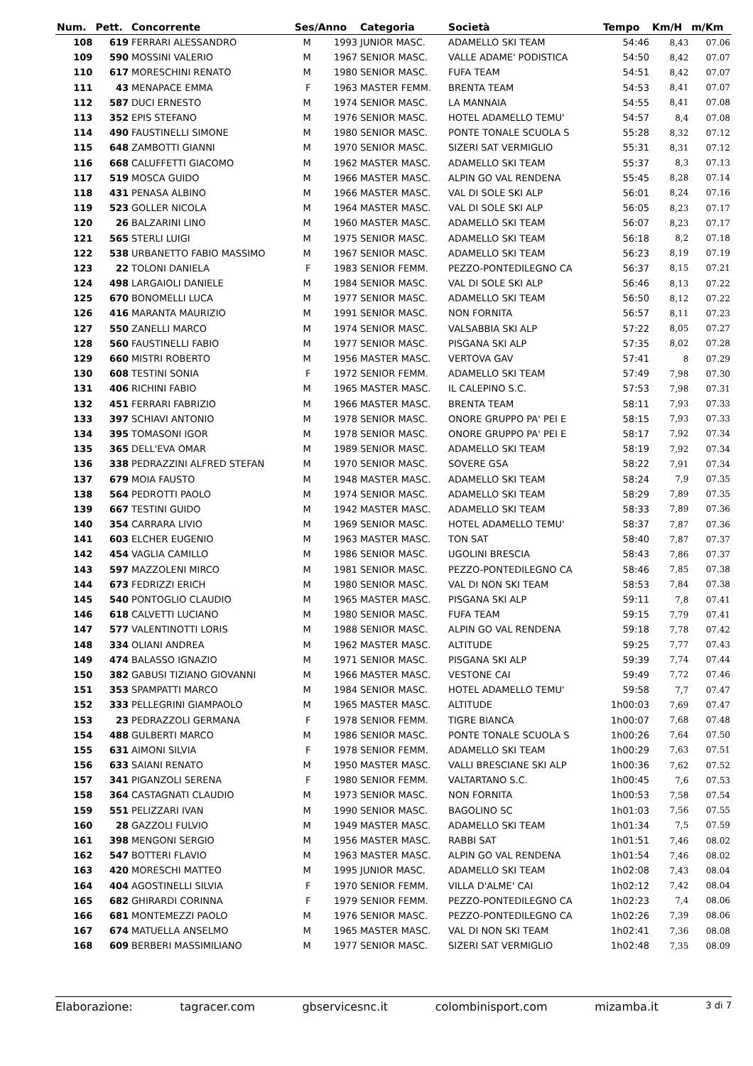| Num. | Pett. | Concorrente | Ses/Anno | | Categoria | Società | | Tempo | Km/H | m/Km |
| --- | --- | --- | --- | --- | --- | --- | --- | --- | --- | --- |
| 108 | 619 | FERRARI ALESSANDRO | M | 1993 | JUNIOR MASC. | ADAMELLO SKI TEAM | | 54:46 | 8,43 | 07.06 |
| 109 | 590 | MOSSINI VALERIO | M | 1967 | SENIOR MASC. | VALLE ADAME' PODISTICA | | 54:50 | 8,42 | 07.07 |
| 110 | 617 | MORESCHINI RENATO | M | 1980 | SENIOR MASC. | FUFA TEAM | | 54:51 | 8,42 | 07.07 |
| 111 | 43 | MENAPACE EMMA | F | 1963 | MASTER FEMM. | BRENTA TEAM | | 54:53 | 8,41 | 07.07 |
| 112 | 587 | DUCI ERNESTO | M | 1974 | SENIOR MASC. | LA MANNAIA | | 54:55 | 8,41 | 07.08 |
| 113 | 352 | EPIS STEFANO | M | 1976 | SENIOR MASC. | HOTEL ADAMELLO TEMU' | | 54:57 | 8,4 | 07.08 |
| 114 | 490 | FAUSTINELLI SIMONE | M | 1980 | SENIOR MASC. | PONTE TONALE SCUOLA S | | 55:28 | 8,32 | 07.12 |
| 115 | 648 | ZAMBOTTI GIANNI | M | 1970 | SENIOR MASC. | SIZERI SAT VERMIGLIO | | 55:31 | 8,31 | 07.12 |
| 116 | 668 | CALUFFETTI GIACOMO | M | 1962 | MASTER MASC. | ADAMELLO SKI TEAM | | 55:37 | 8,3 | 07.13 |
| 117 | 519 | MOSCA GUIDO | M | 1966 | MASTER MASC. | ALPIN GO VAL RENDENA | | 55:45 | 8,28 | 07.14 |
| 118 | 431 | PENASA ALBINO | M | 1966 | MASTER MASC. | VAL DI SOLE SKI ALP | | 56:01 | 8,24 | 07.16 |
| 119 | 523 | GOLLER NICOLA | M | 1964 | MASTER MASC. | VAL DI SOLE SKI ALP | | 56:05 | 8,23 | 07.17 |
| 120 | 26 | BALZARINI LINO | M | 1960 | MASTER MASC. | ADAMELLO SKI TEAM | | 56:07 | 8,23 | 07.17 |
| 121 | 565 | STERLI LUIGI | M | 1975 | SENIOR MASC. | ADAMELLO SKI TEAM | | 56:18 | 8,2 | 07.18 |
| 122 | 538 | URBANETTO FABIO MASSIMO | M | 1967 | SENIOR MASC. | ADAMELLO SKI TEAM | | 56:23 | 8,19 | 07.19 |
| 123 | 22 | TOLONI DANIELA | F | 1983 | SENIOR FEMM. | PEZZO-PONTEDILEGNO CA | | 56:37 | 8,15 | 07.21 |
| 124 | 498 | LARGAIOLI DANIELE | M | 1984 | SENIOR MASC. | VAL DI SOLE SKI ALP | | 56:46 | 8,13 | 07.22 |
| 125 | 670 | BONOMELLI LUCA | M | 1977 | SENIOR MASC. | ADAMELLO SKI TEAM | | 56:50 | 8,12 | 07.22 |
| 126 | 416 | MARANTA MAURIZIO | M | 1991 | SENIOR MASC. | NON FORNITA | | 56:57 | 8,11 | 07.23 |
| 127 | 550 | ZANELLI MARCO | M | 1974 | SENIOR MASC. | VALSABBIA SKI ALP | | 57:22 | 8,05 | 07.27 |
| 128 | 560 | FAUSTINELLI FABIO | M | 1977 | SENIOR MASC. | PISGANA SKI ALP | | 57:35 | 8,02 | 07.28 |
| 129 | 660 | MISTRI ROBERTO | M | 1956 | MASTER MASC. | VERTOVA GAV | | 57:41 | 8 | 07.29 |
| 130 | 608 | TESTINI SONIA | F | 1972 | SENIOR FEMM. | ADAMELLO SKI TEAM | | 57:49 | 7,98 | 07.30 |
| 131 | 406 | RICHINI FABIO | M | 1965 | MASTER MASC. | IL CALEPINO S.C. | | 57:53 | 7,98 | 07.31 |
| 132 | 451 | FERRARI FABRIZIO | M | 1966 | MASTER MASC. | BRENTA TEAM | | 58:11 | 7,93 | 07.33 |
| 133 | 397 | SCHIAVI ANTONIO | M | 1978 | SENIOR MASC. | ONORE GRUPPO PA' PEI E | | 58:15 | 7,93 | 07.33 |
| 134 | 395 | TOMASONI IGOR | M | 1978 | SENIOR MASC. | ONORE GRUPPO PA' PEI E | | 58:17 | 7,92 | 07.34 |
| 135 | 365 | DELL'EVA OMAR | M | 1989 | SENIOR MASC. | ADAMELLO SKI TEAM | | 58:19 | 7,92 | 07.34 |
| 136 | 338 | PEDRAZZINI ALFRED STEFAN | M | 1970 | SENIOR MASC. | SOVERE GSA | | 58:22 | 7,91 | 07.34 |
| 137 | 679 | MOIA FAUSTO | M | 1948 | MASTER MASC. | ADAMELLO SKI TEAM | | 58:24 | 7,9 | 07.35 |
| 138 | 564 | PEDROTTI PAOLO | M | 1974 | SENIOR MASC. | ADAMELLO SKI TEAM | | 58:29 | 7,89 | 07.35 |
| 139 | 667 | TESTINI GUIDO | M | 1942 | MASTER MASC. | ADAMELLO SKI TEAM | | 58:33 | 7,89 | 07.36 |
| 140 | 354 | CARRARA LIVIO | M | 1969 | SENIOR MASC. | HOTEL ADAMELLO TEMU' | | 58:37 | 7,87 | 07.36 |
| 141 | 603 | ELCHER EUGENIO | M | 1963 | MASTER MASC. | TON SAT | | 58:40 | 7,87 | 07.37 |
| 142 | 454 | VAGLIA CAMILLO | M | 1986 | SENIOR MASC. | UGOLINI BRESCIA | | 58:43 | 7,86 | 07.37 |
| 143 | 597 | MAZZOLENI MIRCO | M | 1981 | SENIOR MASC. | PEZZO-PONTEDILEGNO CA | | 58:46 | 7,85 | 07.38 |
| 144 | 673 | FEDRIZZI ERICH | M | 1980 | SENIOR MASC. | VAL DI NON SKI TEAM | | 58:53 | 7,84 | 07.38 |
| 145 | 540 | PONTOGLIO CLAUDIO | M | 1965 | MASTER MASC. | PISGANA SKI ALP | | 59:11 | 7,8 | 07.41 |
| 146 | 618 | CALVETTI LUCIANO | M | 1980 | SENIOR MASC. | FUFA TEAM | | 59:15 | 7,79 | 07.41 |
| 147 | 577 | VALENTINOTTI LORIS | M | 1988 | SENIOR MASC. | ALPIN GO VAL RENDENA | | 59:18 | 7,78 | 07.42 |
| 148 | 334 | OLIANI ANDREA | M | 1962 | MASTER MASC. | ALTITUDE | | 59:25 | 7,77 | 07.43 |
| 149 | 474 | BALASSO IGNAZIO | M | 1971 | SENIOR MASC. | PISGANA SKI ALP | | 59:39 | 7,74 | 07.44 |
| 150 | 382 | GABUSI TIZIANO GIOVANNI | M | 1966 | MASTER MASC. | VESTONE CAI | | 59:49 | 7,72 | 07.46 |
| 151 | 353 | SPAMPATTI MARCO | M | 1984 | SENIOR MASC. | HOTEL ADAMELLO TEMU' | | 59:58 | 7,7 | 07.47 |
| 152 | 333 | PELLEGRINI GIAMPAOLO | M | 1965 | MASTER MASC. | ALTITUDE | | 1h00:03 | 7,69 | 07.47 |
| 153 | 23 | PEDRAZZOLI GERMANA | F | 1978 | SENIOR FEMM. | TIGRE BIANCA | | 1h00:07 | 7,68 | 07.48 |
| 154 | 488 | GULBERTI MARCO | M | 1986 | SENIOR MASC. | PONTE TONALE SCUOLA S | | 1h00:26 | 7,64 | 07.50 |
| 155 | 631 | AIMONI SILVIA | F | 1978 | SENIOR FEMM. | ADAMELLO SKI TEAM | | 1h00:29 | 7,63 | 07.51 |
| 156 | 633 | SAIANI RENATO | M | 1950 | MASTER MASC. | VALLI BRESCIANE SKI ALP | | 1h00:36 | 7,62 | 07.52 |
| 157 | 341 | PIGANZOLI SERENA | F | 1980 | SENIOR FEMM. | VALTARTANO S.C. | | 1h00:45 | 7,6 | 07.53 |
| 158 | 364 | CASTAGNATI CLAUDIO | M | 1973 | SENIOR MASC. | NON FORNITA | | 1h00:53 | 7,58 | 07.54 |
| 159 | 551 | PELIZZARI IVAN | M | 1990 | SENIOR MASC. | BAGOLINO SC | | 1h01:03 | 7,56 | 07.55 |
| 160 | 28 | GAZZOLI FULVIO | M | 1949 | MASTER MASC. | ADAMELLO SKI TEAM | | 1h01:34 | 7,5 | 07.59 |
| 161 | 398 | MENGONI SERGIO | M | 1956 | MASTER MASC. | RABBI SAT | | 1h01:51 | 7,46 | 08.02 |
| 162 | 547 | BOTTERI FLAVIO | M | 1963 | MASTER MASC. | ALPIN GO VAL RENDENA | | 1h01:54 | 7,46 | 08.02 |
| 163 | 420 | MORESCHI MATTEO | M | 1995 | JUNIOR MASC. | ADAMELLO SKI TEAM | | 1h02:08 | 7,43 | 08.04 |
| 164 | 404 | AGOSTINELLI SILVIA | F | 1970 | SENIOR FEMM. | VILLA D'ALME' CAI | | 1h02:12 | 7,42 | 08.04 |
| 165 | 682 | GHIRARDI CORINNA | F | 1979 | SENIOR FEMM. | PEZZO-PONTEDILEGNO CA | | 1h02:23 | 7,4 | 08.06 |
| 166 | 681 | MONTEMEZZI PAOLO | M | 1976 | SENIOR MASC. | PEZZO-PONTEDILEGNO CA | | 1h02:26 | 7,39 | 08.06 |
| 167 | 674 | MATUELLA ANSELMO | M | 1965 | MASTER MASC. | VAL DI NON SKI TEAM | | 1h02:41 | 7,36 | 08.08 |
| 168 | 609 | BERBERI MASSIMILIANO | M | 1977 | SENIOR MASC. | SIZERI SAT VERMIGLIO | | 1h02:48 | 7,35 | 08.09 |
Elaborazione: tagracer.com gbservicesnc.it colombinisport.com mizamba.it 3 di 7